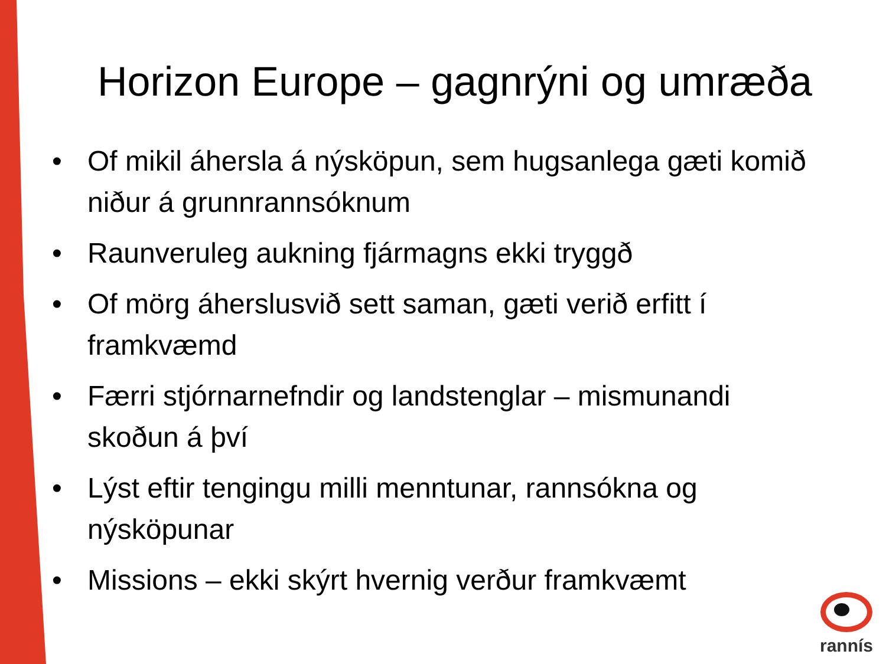Horizon Europe – gagnrýni og umræða
• Of mikil áhersla á nýsköpun, sem hugsanlega gæti komið niður á grunnrannsóknum
• Raunveruleg aukning fjármagns ekki tryggð
• Of mörg áherslusvið sett saman, gæti verið erfitt í framkvæmd
• Færri stjórnarnefndir og landstenglar – mismunandi skoðun á því
• Lýst eftir tengingu milli menntunar, rannsókna og nýsköpunar
• Missions – ekki skýrt hvernig verður framkvæmt
rannís